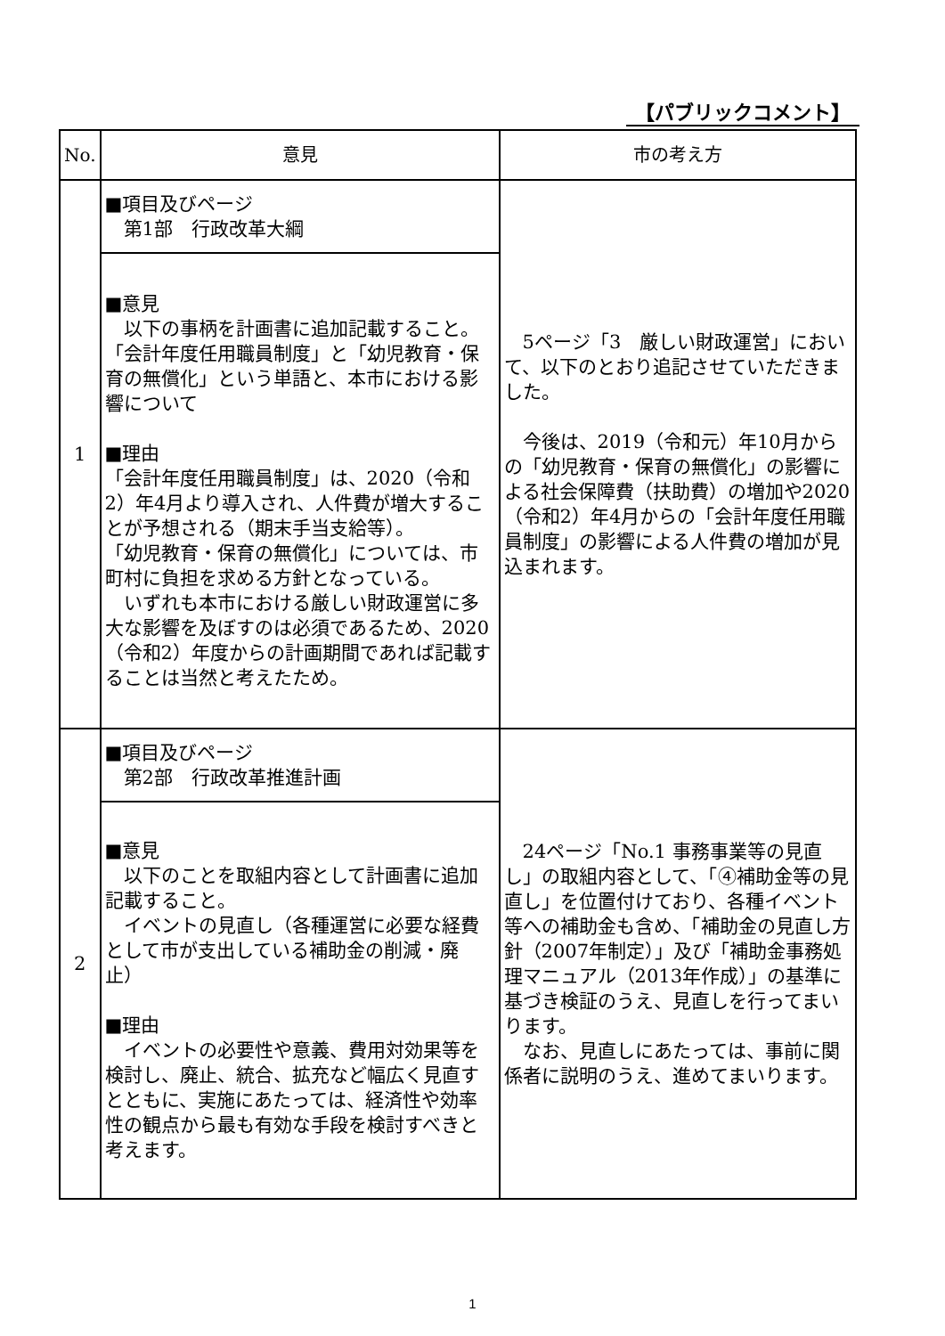【パブリックコメント】
| No. | 意見 | 市の考え方 |
| --- | --- | --- |
| 1 | ■項目及びページ 第1部 行政改革大綱 | 5ページ「3 厳しい財政運営」において、以下のとおり追記させていただきました。 今後は、2019（令和元）年10月からの「幼児教育・保育の無償化」の影響による社会保障費（扶助費）の増加や2020（令和2）年4月からの「会計年度任用職員制度」の影響による人件費の増加が見込まれます。 |
| | ■意見 以下の事柄を計画書に追加記載すること。 「会計年度任用職員制度」と「幼児教育・保育の無償化」という単語と、本市における影響について ■理由 「会計年度任用職員制度」は、2020（令和2）年4月より導入され、人件費が増大することが予想される（期末手当支給等）。 「幼児教育・保育の無償化」については、市町村に負担を求める方針となっている。 いずれも本市における厳しい財政運営に多大な影響を及ぼすのは必須であるため、2020（令和2）年度からの計画期間であれば記載することは当然と考えたため。 | |
| 2 | ■項目及びページ 第2部 行政改革推進計画 | 24ページ「No.1 事務事業等の見直し」の取組内容として、「④補助金等の見直し」を位置付けており、各種イベント等への補助金も含め、「補助金の見直し方針（2007年制定）」及び「補助金事務処理マニュアル（2013年作成）」の基準に基づき検証のうえ、見直しを行ってまいります。 なお、見直しにあたっては、事前に関係者に説明のうえ、進めてまいります。 |
| | ■意見 以下のことを取組内容として計画書に追加記載すること。 イベントの見直し（各種運営に必要な経費として市が支出している補助金の削減・廃止） ■理由 イベントの必要性や意義、費用対効果等を検討し、廃止、統合、拡充など幅広く見直すとともに、実施にあたっては、経済性や効率性の観点から最も有効な手段を検討すべきと考えます。 | |
1